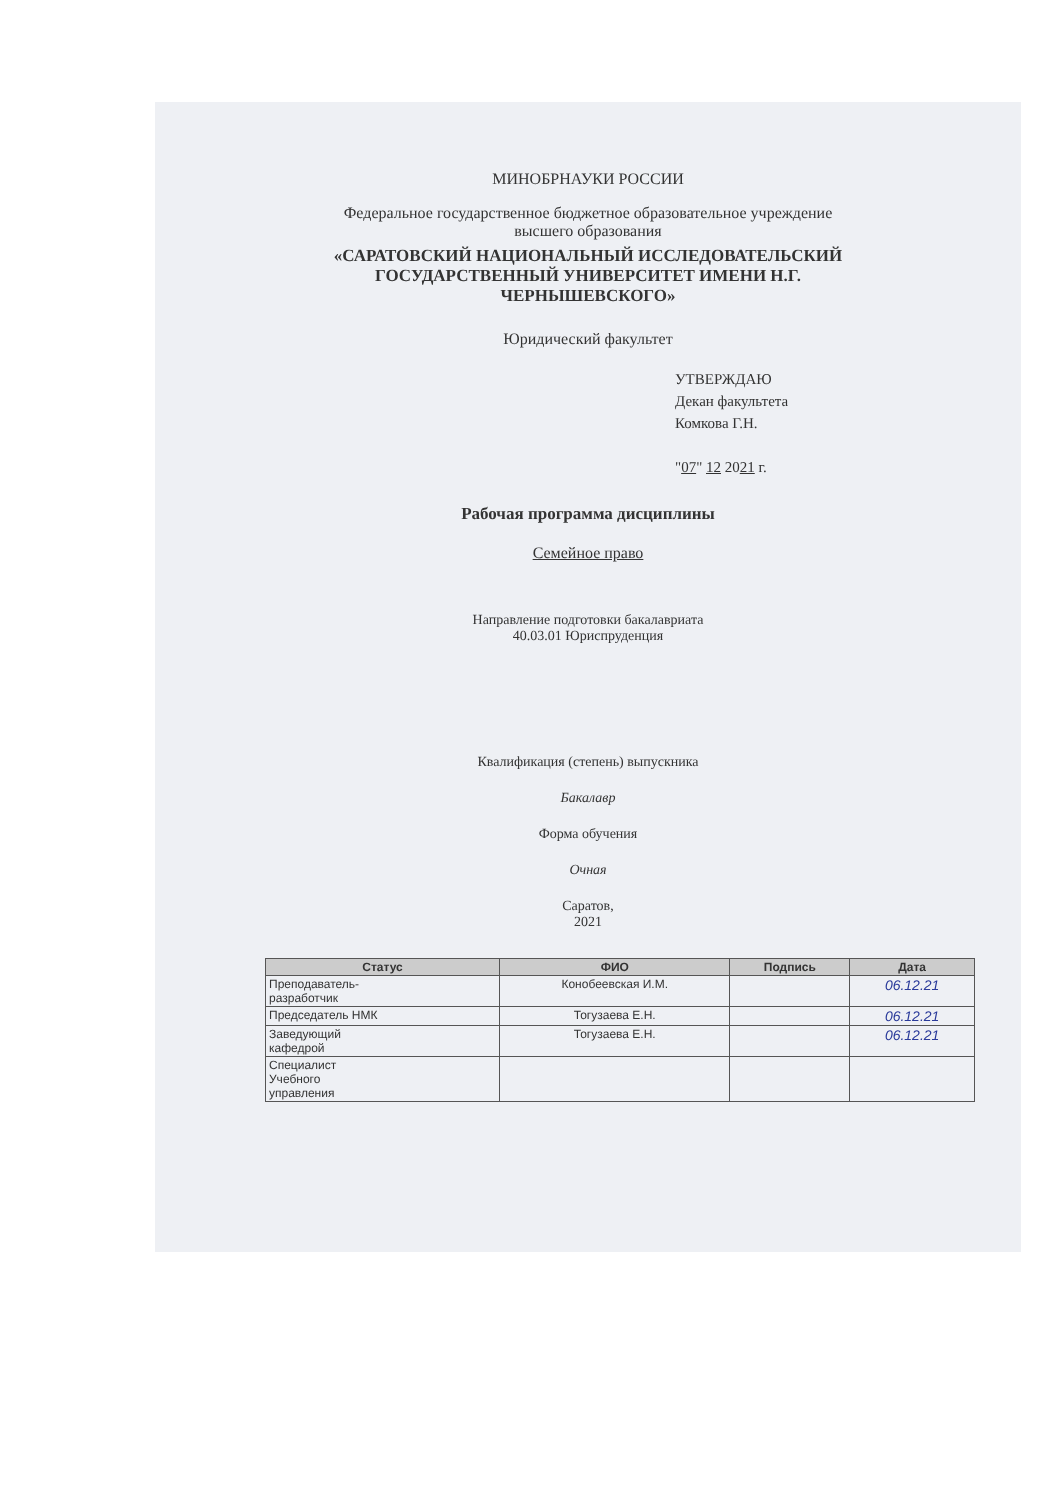МИНОБРНАУКИ РОССИИ
Федеральное государственное бюджетное образовательное учреждение
высшего образования
«САРАТОВСКИЙ НАЦИОНАЛЬНЫЙ ИССЛЕДОВАТЕЛЬСКИЙ
ГОСУДАРСТВЕННЫЙ УНИВЕРСИТЕТ ИМЕНИ Н.Г.
ЧЕРНЫШЕВСКОГО»
Юридический факультет
УТВЕРЖДАЮ
Декан факультета
Комкова Г.Н.
"07" 12 2021 г.
Рабочая программа дисциплины
Семейное право
Направление подготовки бакалавриата
40.03.01 Юриспруденция
Квалификация (степень) выпускника
Бакалавр
Форма обучения
Очная
Саратов,
2021
| Статус | ФИО | Подпись | Дата |
| --- | --- | --- | --- |
| Преподаватель- разработчик | Конобеевская И.М. | | 06.12.21 |
| Председатель НМК | Тогузаева Е.Н. | | 06.12.21 |
| Заведующий кафедрой | Тогузаева Е.Н. | | 06.12.21 |
| Специалист Учебного управления | | | |